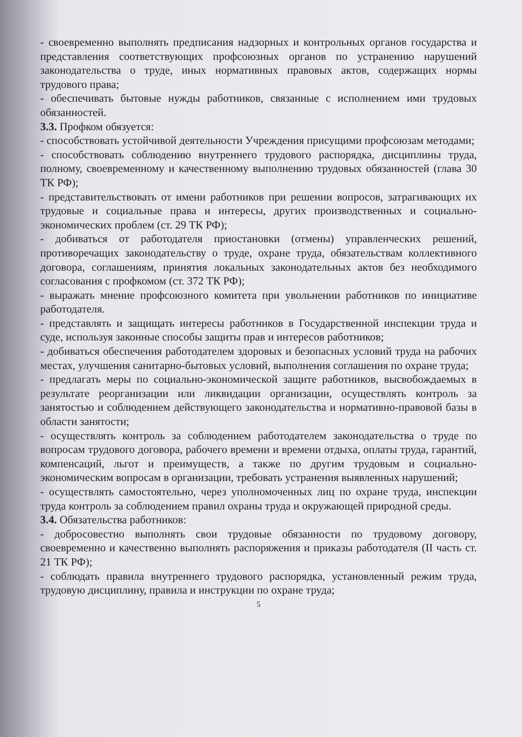- своевременно выполнять предписания надзорных и контрольных органов государства и представления соответствующих профсоюзных органов по устранению нарушений законодательства о труде, иных нормативных правовых актов, содержащих нормы трудового права;
- обеспечивать бытовые нужды работников, связанные с исполнением ими трудовых обязанностей.
3.3. Профком обязуется:
- способствовать устойчивой деятельности Учреждения присущими профсоюзам методами;
- способствовать соблюдению внутреннего трудового распорядка, дисциплины труда, полному, своевременному и качественному выполнению трудовых обязанностей (глава 30 ТК РФ);
- представительствовать от имени работников при решении вопросов, затрагивающих их трудовые и социальные права и интересы, других производственных и социально-экономических проблем (ст. 29 ТК РФ);
- добиваться от работодателя приостановки (отмены) управленческих решений, противоречащих законодательству о труде, охране труда, обязательствам коллективного договора, соглашениям, принятия локальных законодательных актов без необходимого согласования с профкомом (ст. 372 ТК РФ);
- выражать мнение профсоюзного комитета при увольнении работников по инициативе работодателя.
- представлять и защищать интересы работников в Государственной инспекции труда и суде, используя законные способы защиты прав и интересов работников;
- добиваться обеспечения работодателем здоровых и безопасных условий труда на рабочих местах, улучшения санитарно-бытовых условий, выполнения соглашения по охране труда;
- предлагать меры по социально-экономической защите работников, высвобождаемых в результате реорганизации или ликвидации организации, осуществлять контроль за занятостью и соблюдением действующего законодательства и нормативно-правовой базы в области занятости;
- осуществлять контроль за соблюдением работодателем законодательства о труде по вопросам трудового договора, рабочего времени и времени отдыха, оплаты труда, гарантий, компенсаций, льгот и преимуществ, а также по другим трудовым и социально-экономическим вопросам в организации, требовать устранения выявленных нарушений;
- осуществлять самостоятельно, через уполномоченных лиц по охране труда, инспекции труда контроль за соблюдением правил охраны труда и окружающей природной среды.
3.4. Обязательства работников:
- добросовестно выполнять свои трудовые обязанности по трудовому договору, своевременно и качественно выполнять распоряжения и приказы работодателя (II часть ст. 21 ТК РФ);
- соблюдать правила внутреннего трудового распорядка, установленный режим труда, трудовую дисциплину, правила и инструкции по охране труда;
5